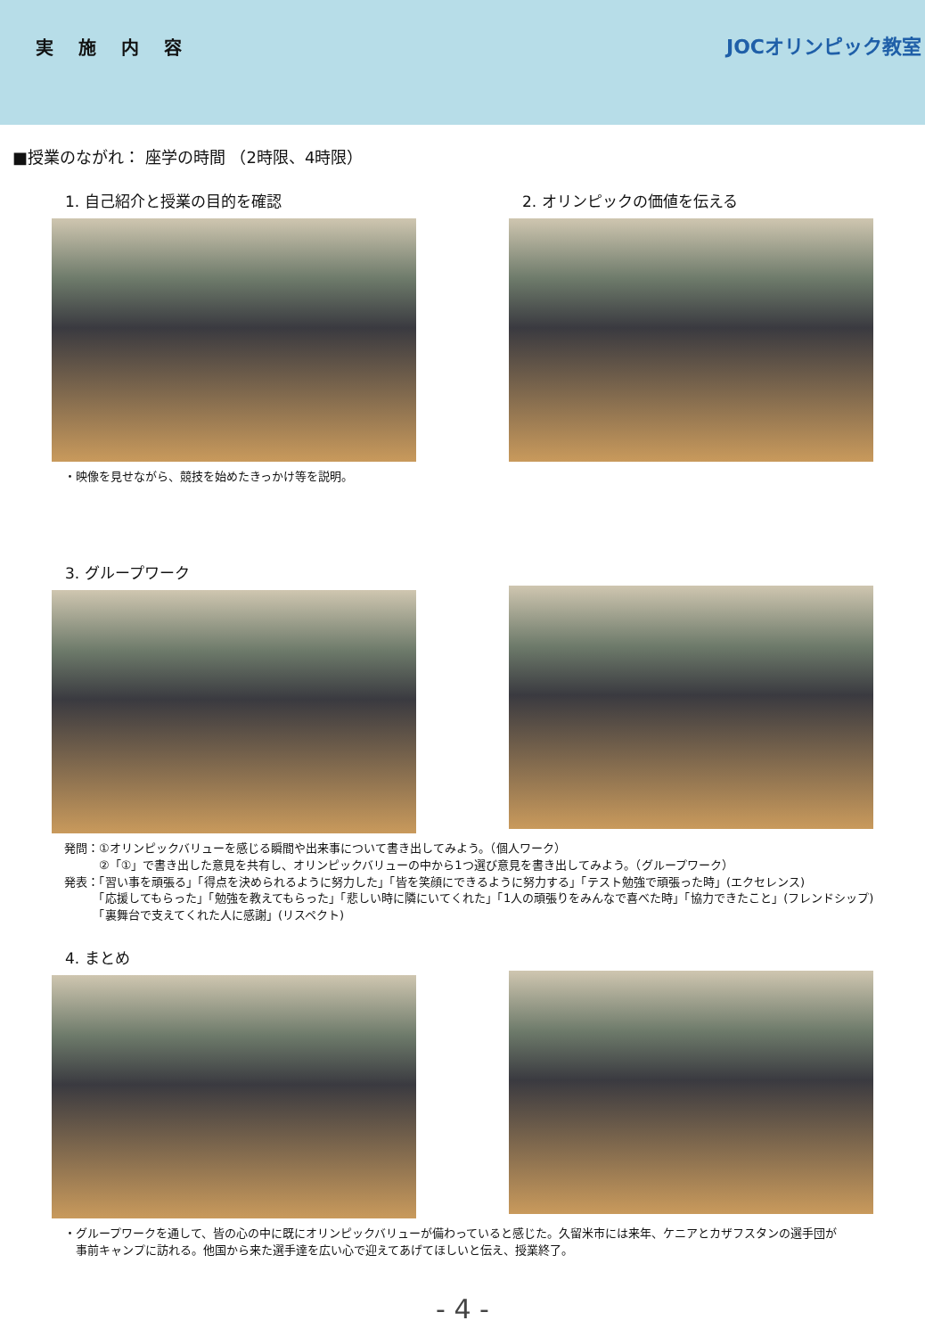実施内容
JOCオリンピック教室
■授業のながれ： 座学の時間 （2時限、4時限）
1. 自己紹介と授業の目的を確認
・映像を見せながら、競技を始めたきっかけ等を説明。
2. オリンピックの価値を伝える
3. グループワーク
発問：①オリンピックバリューを感じる瞬間や出来事について書き出してみよう。（個人ワーク）
　　　②「①」で書き出した意見を共有し、オリンピックバリューの中から1つ選び意見を書き出してみよう。（グループワーク）
発表：「習い事を頑張る」「得点を決められるように努力した」「皆を笑顔にできるように努力する」「テスト勉強で頑張った時」(エクセレンス)
　　　「応援してもらった」「勉強を教えてもらった」「悲しい時に隣にいてくれた」「1人の頑張りをみんなで喜べた時」「協力できたこと」(フレンドシップ)
　　　「裏舞台で支えてくれた人に感謝」(リスペクト)
4. まとめ
・グループワークを通して、皆の心の中に既にオリンピックバリューが備わっていると感じた。久留米市には来年、ケニアとカザフスタンの選手団が
　事前キャンプに訪れる。他国から来た選手達を広い心で迎えてあげてほしいと伝え、授業終了。
- 4 -